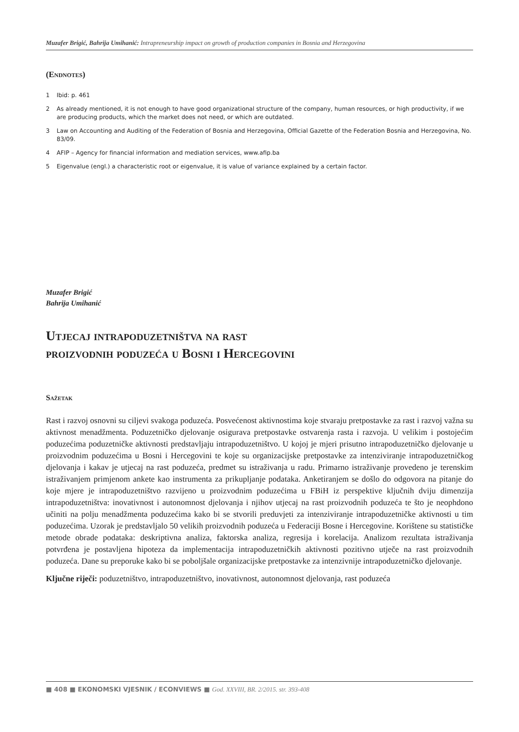Muzafer Brigić, Bahrija Umihanić: Intrapreneurship impact on growth of production companies in Bosnia and Herzegovina
(Endnotes)
1 Ibid: p. 461
2 As already mentioned, it is not enough to have good organizational structure of the company, human resources, or high productivity, if we are producing products, which the market does not need, or which are outdated.
3 Law on Accounting and Auditing of the Federation of Bosnia and Herzegovina, Official Gazette of the Federation Bosnia and Herzegovina, No. 83/09.
4 AFIP – Agency for financial information and mediation services, www.afip.ba
5 Eigenvalue (engl.) a characteristic root or eigenvalue, it is value of variance explained by a certain factor.
Muzafer Brigić
Bahrija Umihanić
Utjecaj intrapoduzetništva na rast
proizvodnih poduzeća u Bosni i Hercegovini
Sažetak
Rast i razvoj osnovni su ciljevi svakoga poduzeća. Posvećenost aktivnostima koje stvaraju pretpostavke za rast i razvoj važna su aktivnost menadžmenta. Poduzetničko djelovanje osigurava pretpostavke ostvarenja rasta i razvoja. U velikim i postojećim poduzećima poduzetničke aktivnosti predstavljaju intrapoduzetništvo. U kojoj je mjeri prisutno intrapoduzetničko djelovanje u proizvodnim poduzećima u Bosni i Hercegovini te koje su organizacijske pretpostavke za intenziviranje intrapoduzetničkog djelovanja i kakav je utjecaj na rast poduzeća, predmet su istraživanja u radu. Primarno istraživanje provedeno je terenskim istraživanjem primjenom ankete kao instrumenta za prikupljanje podataka. Anketiranjem se došlo do odgovora na pitanje do koje mjere je intrapoduzetništvo razvijeno u proizvodnim poduzećima u FBiH iz perspektive ključnih dviju dimenzija intrapoduzetništva: inovativnost i autonomnost djelovanja i njihov utjecaj na rast proizvodnih poduzeća te što je neophdono učiniti na polju menadžmenta poduzećima kako bi se stvorili preduvjeti za intenziviranje intrapoduzetničke aktivnosti u tim poduzećima. Uzorak je predstavljalo 50 velikih proizvodnih poduzeća u Federaciji Bosne i Hercegovine. Korištene su statističke metode obrade podataka: deskriptivna analiza, faktorska analiza, regresija i korelacija. Analizom rezultata istraživanja potvrđena je postavljena hipoteza da implementacija intrapoduzetničkih aktivnosti pozitivno utječe na rast proizvodnih poduzeća. Dane su preporuke kako bi se poboljšale organizacijske pretpostavke za intenzivnije intrapoduzetničko djelovanje.
Ključne riječi: poduzetništvo, intrapoduzetništvo, inovativnost, autonomnost djelovanja, rast poduzeća
■ 408 ■ EKONOMSKI VJESNIK / ECONVIEWS ■ God. XXVIII, BR. 2/2015. str. 393-408